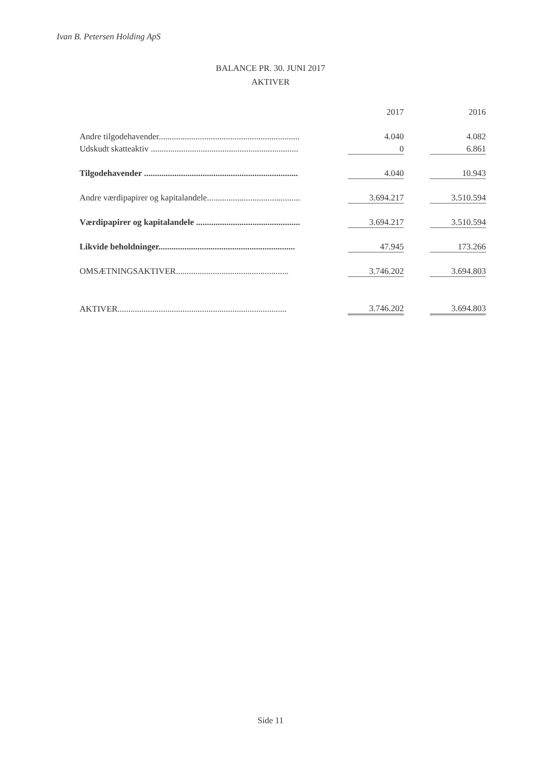Ivan B. Petersen Holding ApS
BALANCE PR. 30. JUNI 2017
AKTIVER
| | 2017 | 2016 |
| --- | --- | --- |
| Andre tilgodehavender................................................................. | 4.040 | 4.082 |
| Udskudt skatteaktiv .................................................................... | 0 | 6.861 |
| Tilgodehavender ....................................................................... | 4.040 | 10.943 |
| Andre værdipapirer og kapitalandele........................................... | 3.694.217 | 3.510.594 |
| Værdipapirer og kapitalandele ................................................ | 3.694.217 | 3.510.594 |
| Likvide beholdninger............................................................... | 47.945 | 173.266 |
| OMSÆTNINGSAKTIVER.................................................... | 3.746.202 | 3.694.803 |
| AKTIVER.............................................................................. | 3.746.202 | 3.694.803 |
Side 11